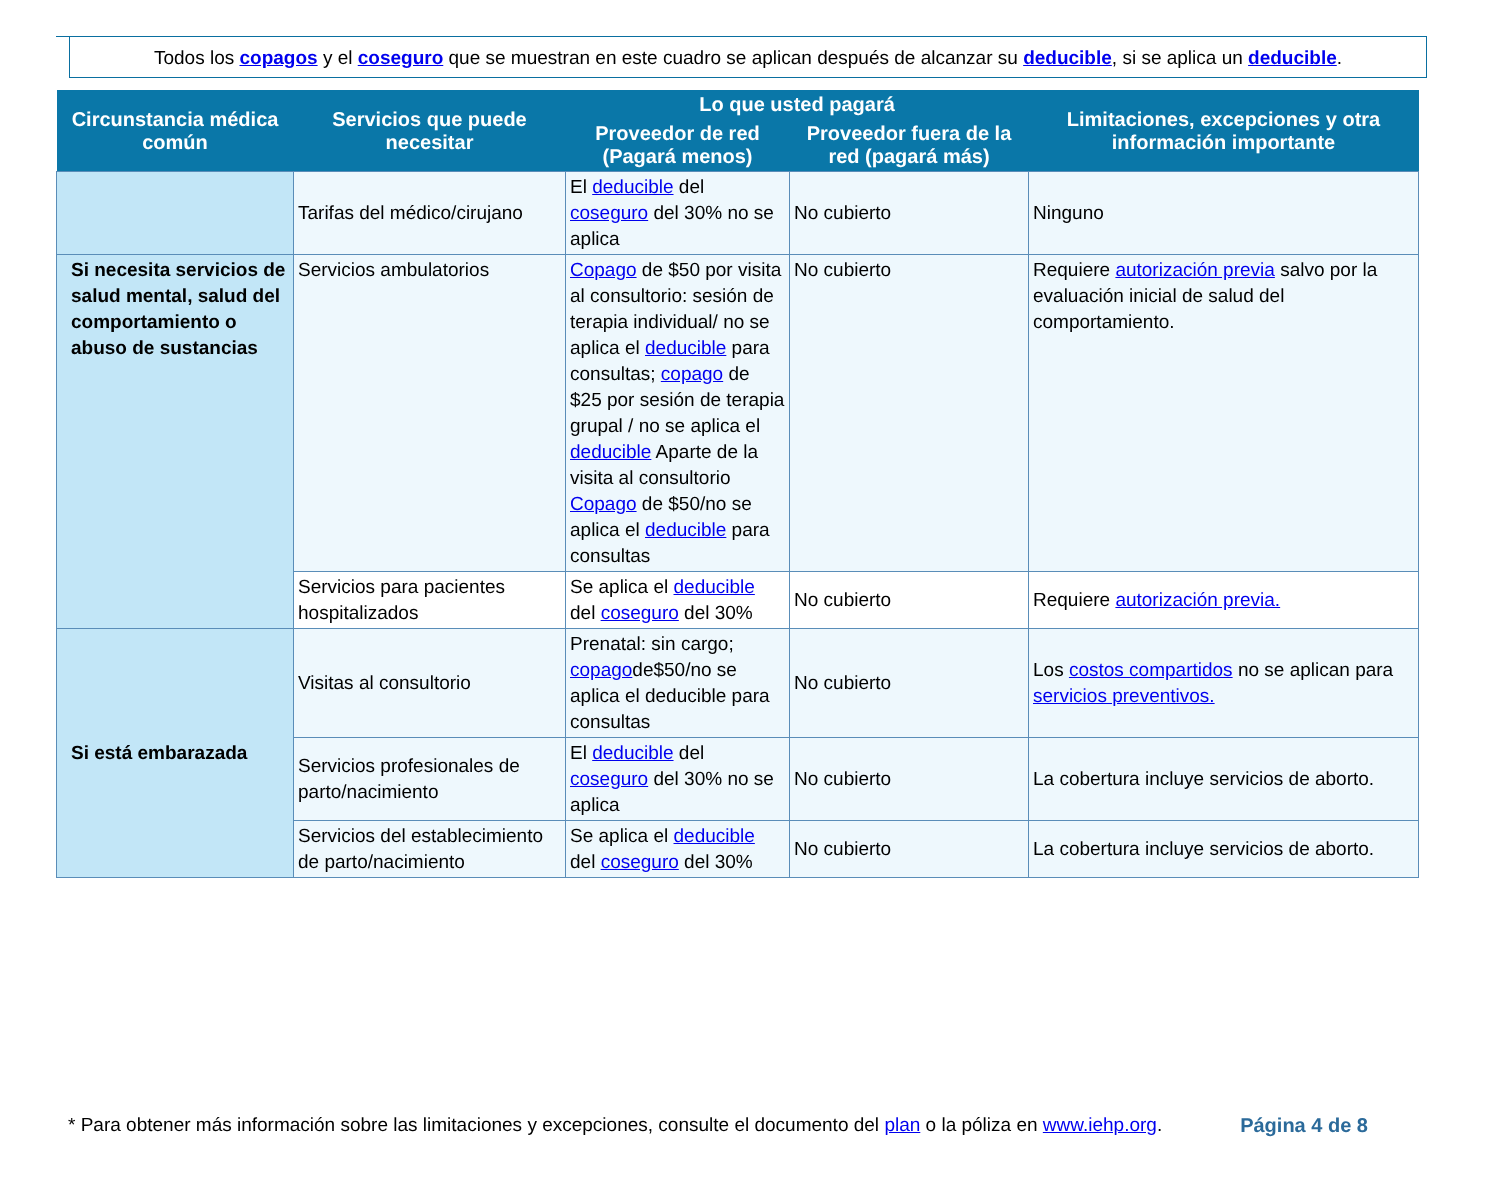Todos los copagos y el coseguro que se muestran en este cuadro se aplican después de alcanzar su deducible, si se aplica un deducible.
| Circunstancia médica común | Servicios que puede necesitar | Lo que usted pagará | | Limitaciones, excepciones y otra información importante |
| --- | --- | --- | --- | --- |
| | | Proveedor de red (Pagará menos) | Proveedor fuera de la red (pagará más) | |
| | Tarifas del médico/cirujano | El deducible del coseguro del 30% no se aplica | No cubierto | Ninguno |
| Si necesita servicios de salud mental, salud del comportamiento o abuso de sustancias | Servicios ambulatorios | Copago de $50 por visita al consultorio: sesión de terapia individual/ no se aplica el deducible para consultas; copago de $25 por sesión de terapia grupal / no se aplica el deducible Aparte de la visita al consultorio Copago de $50/no se aplica el deducible para consultas | No cubierto | Requiere autorización previa salvo por la evaluación inicial de salud del comportamiento. |
| | Servicios para pacientes hospitalizados | Se aplica el deducible del coseguro del 30% | No cubierto | Requiere autorización previa. |
| Si está embarazada | Visitas al consultorio | Prenatal: sin cargo; copago de$50/no se aplica el deducible para consultas | No cubierto | Los costos compartidos no se aplican para servicios preventivos. |
| | Servicios profesionales de parto/nacimiento | El deducible del coseguro del 30% no se aplica | No cubierto | La cobertura incluye servicios de aborto. |
| | Servicios del establecimiento de parto/nacimiento | Se aplica el deducible del coseguro del 30% | No cubierto | La cobertura incluye servicios de aborto. |
* Para obtener más información sobre las limitaciones y excepciones, consulte el documento del plan o la póliza en www.iehp.org. Página 4 de 8